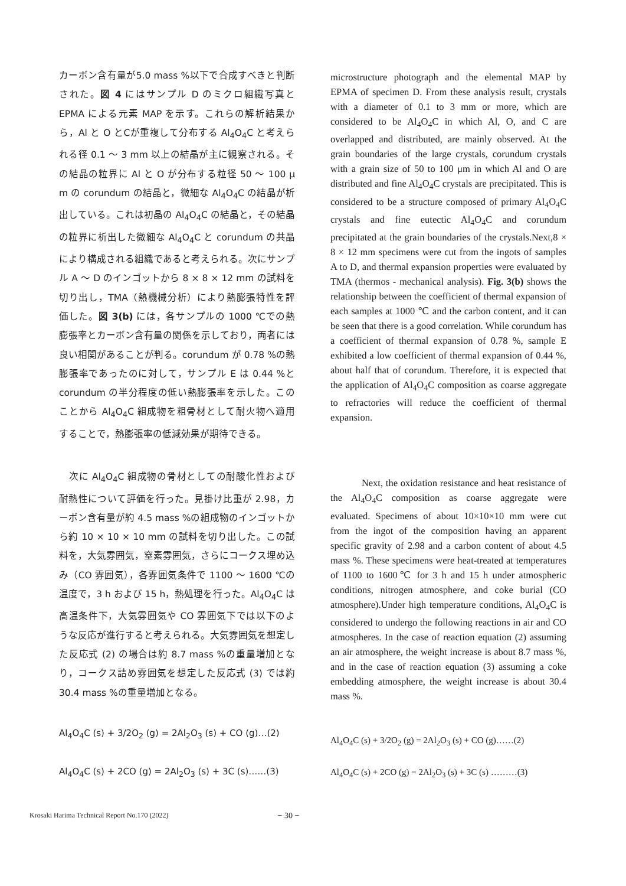カーボン含有量が5.0 mass %以下で合成すべきと判断された。図 4 にはサンプル D のミクロ組織写真と EPMA による元素 MAP を示す。これらの解析結果から，Al と O とCが重複して分布する Al<sub>4</sub>O<sub>4</sub>C と考えられる径 0.1 〜 3 mm 以上の結晶が主に観察される。その結晶の粒界に Al と O が分布する粒径 50 〜 100 μ m の corundum の結晶と，微細な Al<sub>4</sub>O<sub>4</sub>C の結晶が析出している。これは初晶の Al<sub>4</sub>O<sub>4</sub>C の結晶と，その結晶の粒界に析出した微細な Al<sub>4</sub>O<sub>4</sub>C と corundum の共晶により構成される組織であると考えられる。次にサンプル A 〜 D のインゴットから 8 × 8 × 12 mm の試料を切り出し，TMA（熱機械分析）により熱膨張特性を評価した。図 3(b) には，各サンプルの 1000 ℃での熱膨張率とカーボン含有量の関係を示しており，両者には良い相関があることが判る。corundum が 0.78 %の熱膨張率であったのに対して，サンプル E は 0.44 %と corundum の半分程度の低い熱膨張率を示した。このことから Al<sub>4</sub>O<sub>4</sub>C 組成物を粗骨材として耐火物へ適用することで，熱膨張率の低減効果が期待できる。
　次に Al<sub>4</sub>O<sub>4</sub>C 組成物の骨材としての耐酸化性および耐熱性について評価を行った。見掛け比重が 2.98，カーボン含有量が約 4.5 mass %の組成物のインゴットから約 10 × 10 × 10 mm の試料を切り出した。この試料を，大気雰囲気，窒素雰囲気，さらにコークス埋め込み（CO 雰囲気），各雰囲気条件で 1100 〜 1600 ℃の温度で，3 h および 15 h，熱処理を行った。Al<sub>4</sub>O<sub>4</sub>C は高温条件下，大気雰囲気や CO 雰囲気下では以下のような反応が進行すると考えられる。大気雰囲気を想定した反応式 (2) の場合は約 8.7 mass %の重量増加となり，コークス詰め雰囲気を想定した反応式 (3) では約 30.4 mass %の重量増加となる。
Al<sub>4</sub>O<sub>4</sub>C (s) + 3/2O<sub>2</sub> (g) = 2Al<sub>2</sub>O<sub>3</sub> (s) + CO (g)…(2)
Al<sub>4</sub>O<sub>4</sub>C (s) + 2CO (g) = 2Al<sub>2</sub>O<sub>3</sub> (s) + 3C (s)……(3)
microstructure photograph and the elemental MAP by EPMA of specimen D. From these analysis result, crystals with a diameter of 0.1 to 3 mm or more, which are considered to be Al<sub>4</sub>O<sub>4</sub>C in which Al, O, and C are overlapped and distributed, are mainly observed. At the grain boundaries of the large crystals, corundum crystals with a grain size of 50 to 100 μm in which Al and O are distributed and fine Al<sub>4</sub>O<sub>4</sub>C crystals are precipitated. This is considered to be a structure composed of primary Al<sub>4</sub>O<sub>4</sub>C crystals and fine eutectic Al<sub>4</sub>O<sub>4</sub>C and corundum precipitated at the grain boundaries of the crystals.Next,8 × 8 × 12 mm specimens were cut from the ingots of samples A to D, and thermal expansion properties were evaluated by TMA (thermos - mechanical analysis). Fig. 3(b) shows the relationship between the coefficient of thermal expansion of each samples at 1000 ℃ and the carbon content, and it can be seen that there is a good correlation. While corundum has a coefficient of thermal expansion of 0.78 %, sample E exhibited a low coefficient of thermal expansion of 0.44 %, about half that of corundum. Therefore, it is expected that the application of Al<sub>4</sub>O<sub>4</sub>C composition as coarse aggregate to refractories will reduce the coefficient of thermal expansion.
　　　Next, the oxidation resistance and heat resistance of the Al<sub>4</sub>O<sub>4</sub>C composition as coarse aggregate were evaluated. Specimens of about 10×10×10 mm were cut from the ingot of the composition having an apparent specific gravity of 2.98 and a carbon content of about 4.5 mass %. These specimens were heat-treated at temperatures of 1100 to 1600℃ for 3 h and 15 h under atmospheric conditions, nitrogen atmosphere, and coke burial (CO atmosphere).Under high temperature conditions, Al<sub>4</sub>O<sub>4</sub>C is considered to undergo the following reactions in air and CO atmospheres. In the case of reaction equation (2) assuming an air atmosphere, the weight increase is about 8.7 mass %, and in the case of reaction equation (3) assuming a coke embedding atmosphere, the weight increase is about 30.4 mass %.
Al<sub>4</sub>O<sub>4</sub>C (s) + 3/2O<sub>2</sub> (g) = 2Al<sub>2</sub>O<sub>3</sub> (s) + CO (g)……(2)
Al<sub>4</sub>O<sub>4</sub>C (s) + 2CO (g) = 2Al<sub>2</sub>O<sub>3</sub> (s) + 3C (s) ………(3)
Krosaki Harima Technical Report No.170 (2022) − 30 −